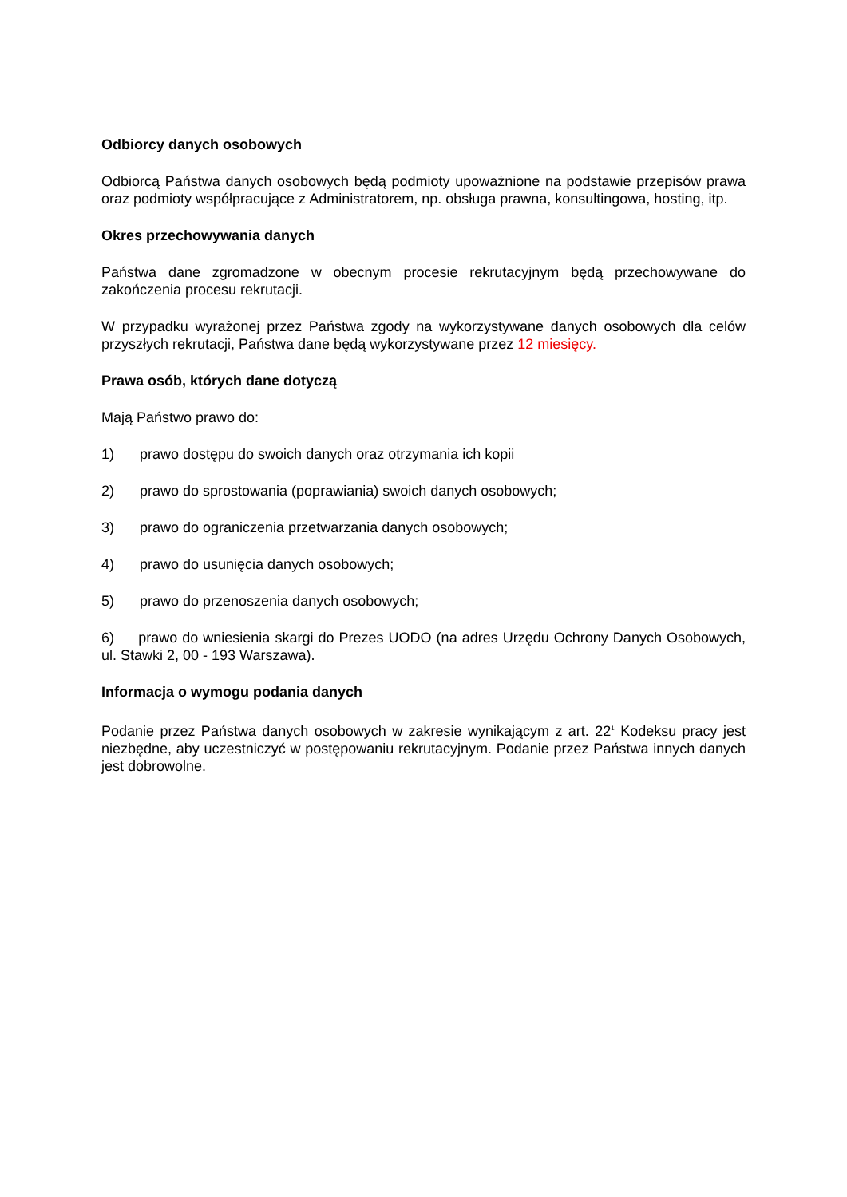Odbiorcy danych osobowych
Odbiorcą Państwa danych osobowych będą podmioty upoważnione na podstawie przepisów prawa oraz podmioty współpracujące z Administratorem, np. obsługa prawna, konsultingowa, hosting, itp.
Okres przechowywania danych
Państwa dane zgromadzone w obecnym procesie rekrutacyjnym będą przechowywane do zakończenia procesu rekrutacji.
W przypadku wyrażonej przez Państwa zgody na wykorzystywane danych osobowych dla celów przyszłych rekrutacji, Państwa dane będą wykorzystywane przez 12 miesięcy.
Prawa osób, których dane dotyczą
Mają Państwo prawo do:
1) prawo dostępu do swoich danych oraz otrzymania ich kopii
2) prawo do sprostowania (poprawiania) swoich danych osobowych;
3) prawo do ograniczenia przetwarzania danych osobowych;
4) prawo do usunięcia danych osobowych;
5) prawo do przenoszenia danych osobowych;
6) prawo do wniesienia skargi do Prezes UODO (na adres Urzędu Ochrony Danych Osobowych, ul. Stawki 2, 00 - 193 Warszawa).
Informacja o wymogu podania danych
Podanie przez Państwa danych osobowych w zakresie wynikającym z art. 22<sup>1</sup> Kodeksu pracy jest niezbędne, aby uczestniczyć w postępowaniu rekrutacyjnym. Podanie przez Państwa innych danych jest dobrowolne.